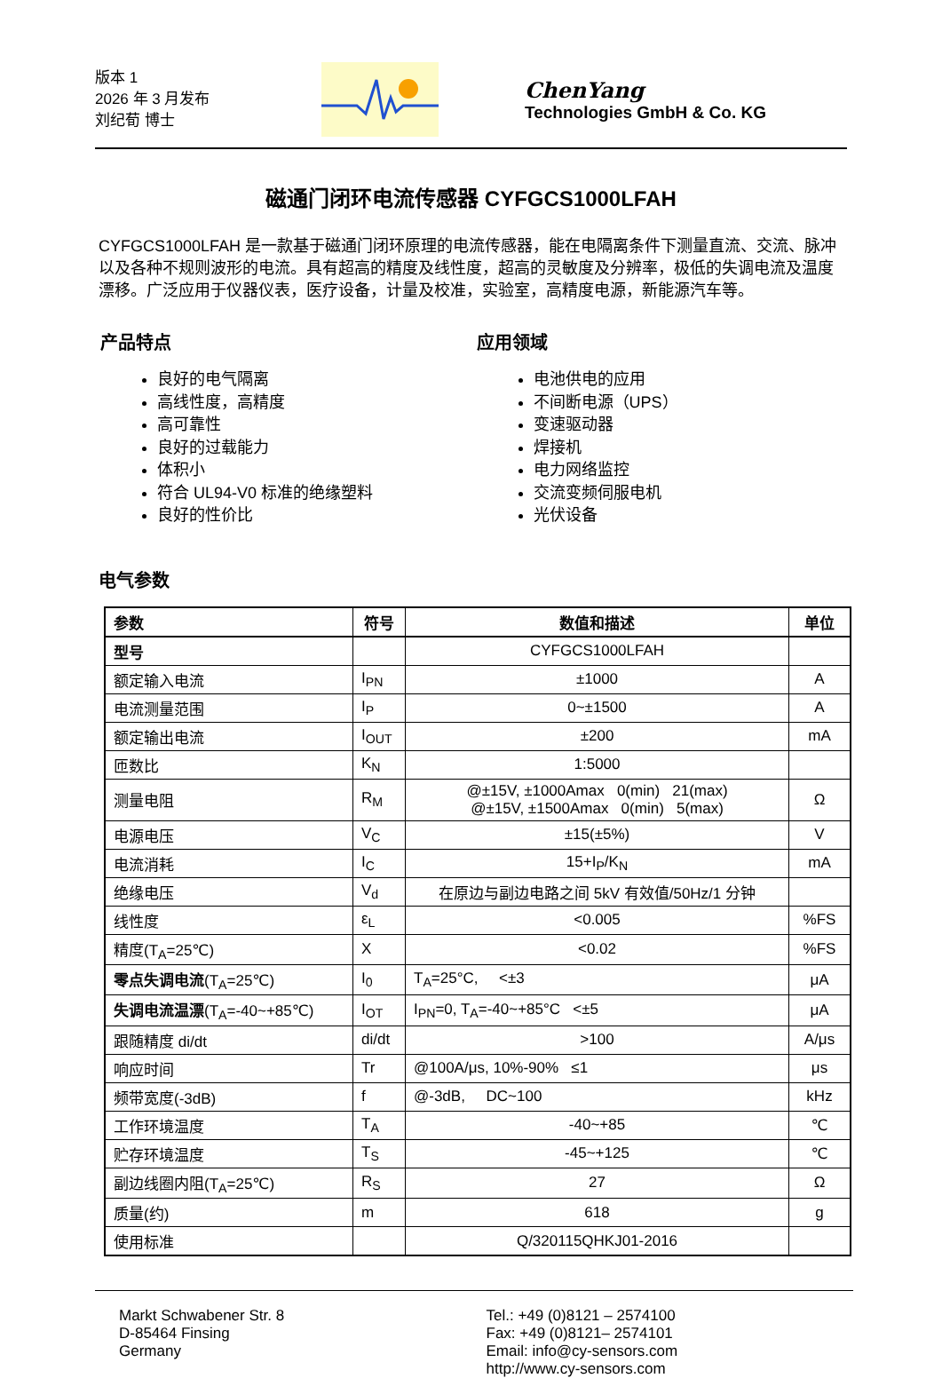版本 1
2026 年 3 月发布
刘纪荀 博士
ChenYang
Technologies GmbH & Co. KG
磁通门闭环电流传感器 CYFGCS1000LFAH
CYFGCS1000LFAH 是一款基于磁通门闭环原理的电流传感器，能在电隔离条件下测量直流、交流、脉冲以及各种不规则波形的电流。具有超高的精度及线性度，超高的灵敏度及分辨率，极低的失调电流及温度漂移。广泛应用于仪器仪表，医疗设备，计量及校准，实验室，高精度电源，新能源汽车等。
产品特点
良好的电气隔离
高线性度，高精度
高可靠性
良好的过载能力
体积小
符合 UL94-V0 标准的绝缘塑料
良好的性价比
应用领域
电池供电的应用
不间断电源（UPS）
变速驱动器
焊接机
电力网络监控
交流变频伺服电机
光伏设备
电气参数
| 参数 | 符号 | 数值和描述 | 单位 |
| --- | --- | --- | --- |
| 型号 | | CYFGCS1000LFAH | |
| 额定输入电流 | I<sub>PN</sub> | ±1000 | A |
| 电流测量范围 | I<sub>P</sub> | 0~±1500 | A |
| 额定输出电流 | I<sub>OUT</sub> | ±200 | mA |
| 匝数比 | K<sub>N</sub> | 1:5000 | |
| 测量电阻 | R<sub>M</sub> | @±15V, ±1000Amax 0(min) 21(max) @±15V, ±1500Amax 0(min) 5(max) | Ω |
| 电源电压 | V<sub>C</sub> | ±15(±5%) | V |
| 电流消耗 | I<sub>C</sub> | 15+I<sub>P</sub>/K<sub>N</sub> | mA |
| 绝缘电压 | V<sub>d</sub> | 在原边与副边电路之间 5kV 有效值/50Hz/1 分钟 | |
| 线性度 | ε<sub>L</sub> | <0.005 | %FS |
| 精度(T<sub>A</sub>=25℃) | X | <0.02 | %FS |
| 零点失调电流 (T<sub>A</sub>=25℃) | I<sub>0</sub> | T<sub>A</sub>=25°C, <±3 | μA |
| 失调电流温漂 (T<sub>A</sub>=-40~+85℃) | I<sub>OT</sub> | I<sub>PN</sub>=0, T<sub>A</sub>=-40~+85°C <±5 | μA |
| 跟随精度 di/dt | di/dt | >100 | A/μs |
| 响应时间 | Tr | @100A/μs, 10%-90% ≤1 | μs |
| 频带宽度(-3dB) | f | @-3dB, DC~100 | kHz |
| 工作环境温度 | T<sub>A</sub> | -40~+85 | ℃ |
| 贮存环境温度 | T<sub>S</sub> | -45~+125 | ℃ |
| 副边线圈内阻(T<sub>A</sub>=25℃) | R<sub>S</sub> | 27 | Ω |
| 质量(约) | m | 618 | g |
| 使用标准 | | Q/320115QHKJ01-2016 | |
Markt Schwabener Str. 8
D-85464 Finsing
Germany
Tel.: +49 (0)8121 – 2574100
Fax: +49 (0)8121– 2574101
Email: info@cy-sensors.com
http://www.cy-sensors.com